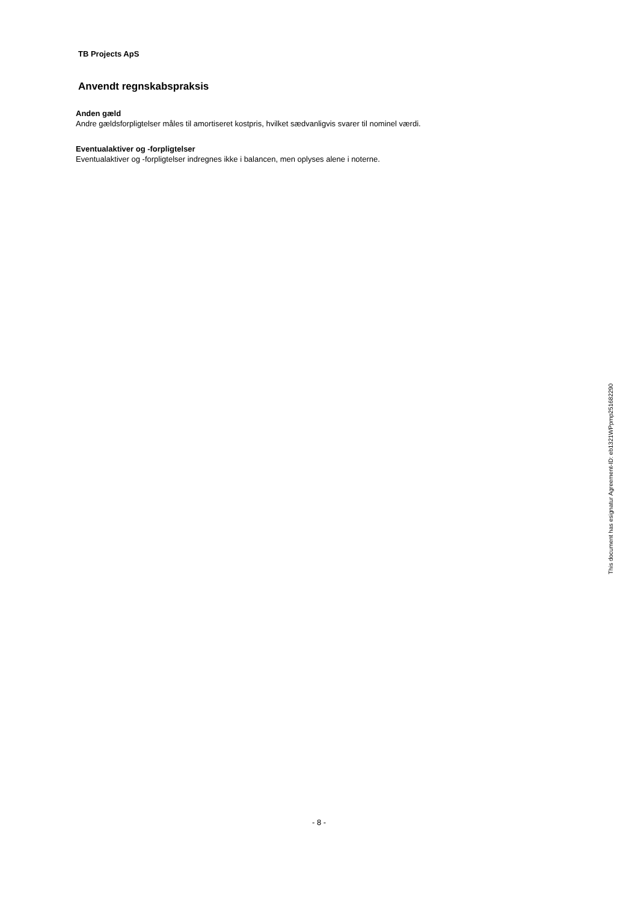TB Projects ApS
Anvendt regnskabspraksis
Anden gæld
Andre gældsforpligtelser måles til amortiseret kostpris, hvilket sædvanligvis svarer til nominel værdi.
Eventualaktiver og -forpligtelser
Eventualaktiver og -forpligtelser indregnes ikke i balancen, men oplyses alene i noterne.
This document has esignatur Agreement-ID: eb1321WPpmp251682290
- 8 -